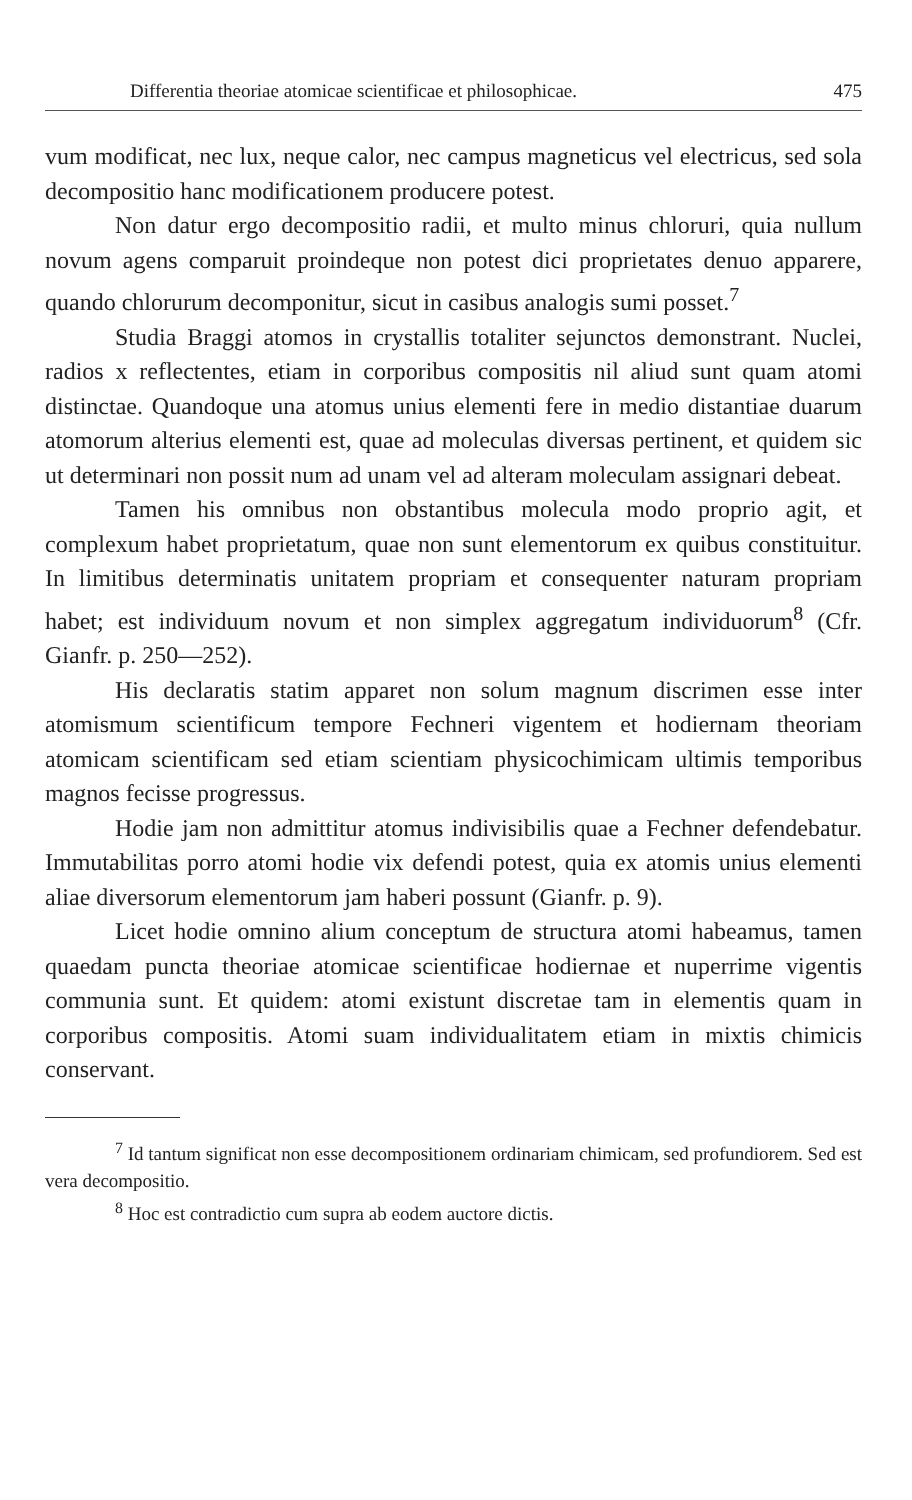Differentia theoriae atomicae scientificae et philosophicae. 475
vum modificat, nec lux, neque calor, nec campus magneticus vel electricus, sed sola decompositio hanc modificationem producere potest.
Non datur ergo decompositio radii, et multo minus chloruri, quia nullum novum agens comparuit proindeque non potest dici proprietates denuo apparere, quando chlorurum decomponitur, sicut in casibus analogis sumi posset.<sup>7</sup>
Studia Braggi atomos in crystallis totaliter sejunctos demonstrant. Nuclei, radios x reflectentes, etiam in corporibus compositis nil aliud sunt quam atomi distinctae. Quandoque una atomus unius elementi fere in medio distantiae duarum atomorum alterius elementi est, quae ad moleculas diversas pertinent, et quidem sic ut determinari non possit num ad unam vel ad alteram moleculam assignari debeat.
Tamen his omnibus non obstantibus molecula modo proprio agit, et complexum habet proprietatum, quae non sunt elementorum ex quibus constituitur. In limitibus determinatis unitatem propriam et consequenter naturam propriam habet; est individuum novum et non simplex aggregatum individuorum<sup>8</sup> (Cfr. Gianfr. p. 250—252).
His declaratis statim apparet non solum magnum discrimen esse inter atomismum scientificum tempore Fechneri vigentem et hodiernam theoriam atomicam scientificam sed etiam scientiam physicochimicam ultimis temporibus magnos fecisse progressus.
Hodie jam non admittitur atomus indivisibilis quae a Fechner defendebatur. Immutabilitas porro atomi hodie vix defendi potest, quia ex atomis unius elementi aliae diversorum elementorum jam haberi possunt (Gianfr. p. 9).
Licet hodie omnino alium conceptum de structura atomi habeamus, tamen quaedam puncta theoriae atomicae scientificae hodiernae et nuperrime vigentis communia sunt. Et quidem: atomi existunt discretae tam in elementis quam in corporibus compositis. Atomi suam individualitatem etiam in mixtis chimicis conservant.
<sup>7</sup> Id tantum significat non esse decompositionem ordinariam chimicam, sed profundiorem. Sed est vera decompositio.
<sup>8</sup> Hoc est contradictio cum supra ab eodem auctore dictis.